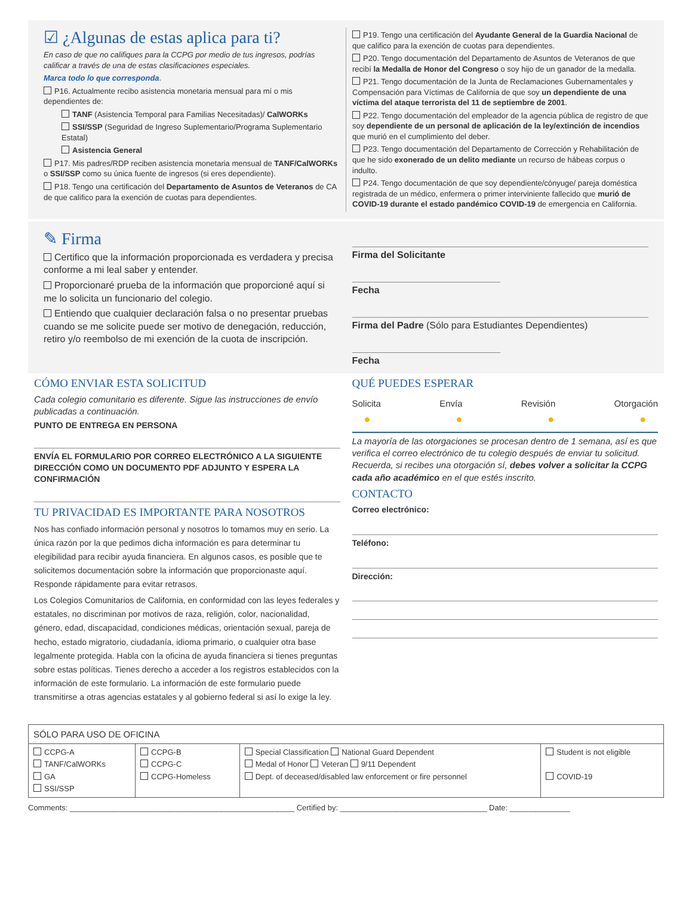☑ ¿Algunas de estas aplica para ti?
En caso de que no califiques para la CCPG por medio de tus ingresos, podrías calificar a través de una de estas clasificaciones especiales.
Marca todo lo que corresponda.
P16. Actualmente recibo asistencia monetaria mensual para mí o mis dependientes de:
TANF (Asistencia Temporal para Familias Necesitadas)/ CalWORKs
SSI/SSP (Seguridad de Ingreso Suplementario/Programa Suplementario Estatal)
Asistencia General
P17. Mis padres/RDP reciben asistencia monetaria mensual de TANF/CalWORKs o SSI/SSP como su única fuente de ingresos (si eres dependiente).
P18. Tengo una certificación del Departamento de Asuntos de Veteranos de CA de que califico para la exención de cuotas para dependientes.
P19. Tengo una certificación del Ayudante General de la Guardia Nacional de que califico para la exención de cuotas para dependientes.
P20. Tengo documentación del Departamento de Asuntos de Veteranos de que recibí la Medalla de Honor del Congreso o soy hijo de un ganador de la medalla.
P21. Tengo documentación de la Junta de Reclamaciones Gubernamentales y Compensación para Víctimas de California de que soy un dependiente de una víctima del ataque terrorista del 11 de septiembre de 2001.
P22. Tengo documentación del empleador de la agencia pública de registro de que soy dependiente de un personal de aplicación de la ley/extinción de incendios que murió en el cumplimiento del deber.
P23. Tengo documentación del Departamento de Corrección y Rehabilitación de que he sido exonerado de un delito mediante un recurso de hábeas corpus o indulto.
P24. Tengo documentación de que soy dependiente/cónyuge/ pareja doméstica registrada de un médico, enfermera o primer interviniente fallecido que murió de COVID-19 durante el estado pandémico COVID-19 de emergencia en California.
✎ Firma
Certifico que la información proporcionada es verdadera y precisa conforme a mi leal saber y entender.
Proporcionaré prueba de la información que proporcioné aquí si me lo solicita un funcionario del colegio.
Entiendo que cualquier declaración falsa o no presentar pruebas cuando se me solicite puede ser motivo de denegación, reducción, retiro y/o reembolso de mi exención de la cuota de inscripción.
Firma del Solicitante
Fecha
Firma del Padre (Sólo para Estudiantes Dependientes)
Fecha
CÓMO ENVIAR ESTA SOLICITUD
Cada colegio comunitario es diferente. Sigue las instrucciones de envío publicadas a continuación.
PUNTO DE ENTREGA EN PERSONA
ENVÍA EL FORMULARIO POR CORREO ELECTRÓNICO A LA SIGUIENTE DIRECCIÓN COMO UN DOCUMENTO PDF ADJUNTO Y ESPERA LA CONFIRMACIÓN
TU PRIVACIDAD ES IMPORTANTE PARA NOSOTROS
Nos has confiado información personal y nosotros lo tomamos muy en serio. La única razón por la que pedimos dicha información es para determinar tu elegibilidad para recibir ayuda financiera. En algunos casos, es posible que te solicitemos documentación sobre la información que proporcionaste aquí. Responde rápidamente para evitar retrasos.
Los Colegios Comunitarios de California, en conformidad con las leyes federales y estatales, no discriminan por motivos de raza, religión, color, nacionalidad, género, edad, discapacidad, condiciones médicas, orientación sexual, pareja de hecho, estado migratorio, ciudadanía, idioma primario, o cualquier otra base legalmente protegida. Habla con la oficina de ayuda financiera si tienes preguntas sobre estas políticas. Tienes derecho a acceder a los registros establecidos con la información de este formulario. La información de este formulario puede transmitirse a otras agencias estatales y al gobierno federal si así lo exige la ley.
QUÉ PUEDES ESPERAR
Solicita Envía Revisión Otorgación
● ● ● ●
La mayoría de las otorgaciones se procesan dentro de 1 semana, así es que verifica el correo electrónico de tu colegio después de enviar tu solicitud. Recuerda, si recibes una otorgación sí, debes volver a solicitar la CCPG cada año académico en el que estés inscrito.
CONTACTO
Correo electrónico:
Teléfono:
Dirección:
| SÓLO PARA USO DE OFICINA | | | |
| CCPG-A TANF/CalWORKs GA SSI/SSP | CCPG-B CCPG-C CCPG-Homeless | Special Classification National Guard Dependent Medal of Honor Veteran 9/11 Dependent Dept. of deceased/disabled law enforcement or fire personnel | Student is not eligible COVID-19 |
Comments: ____________________________________________________ Certified by: __________________________________ Date: ______________